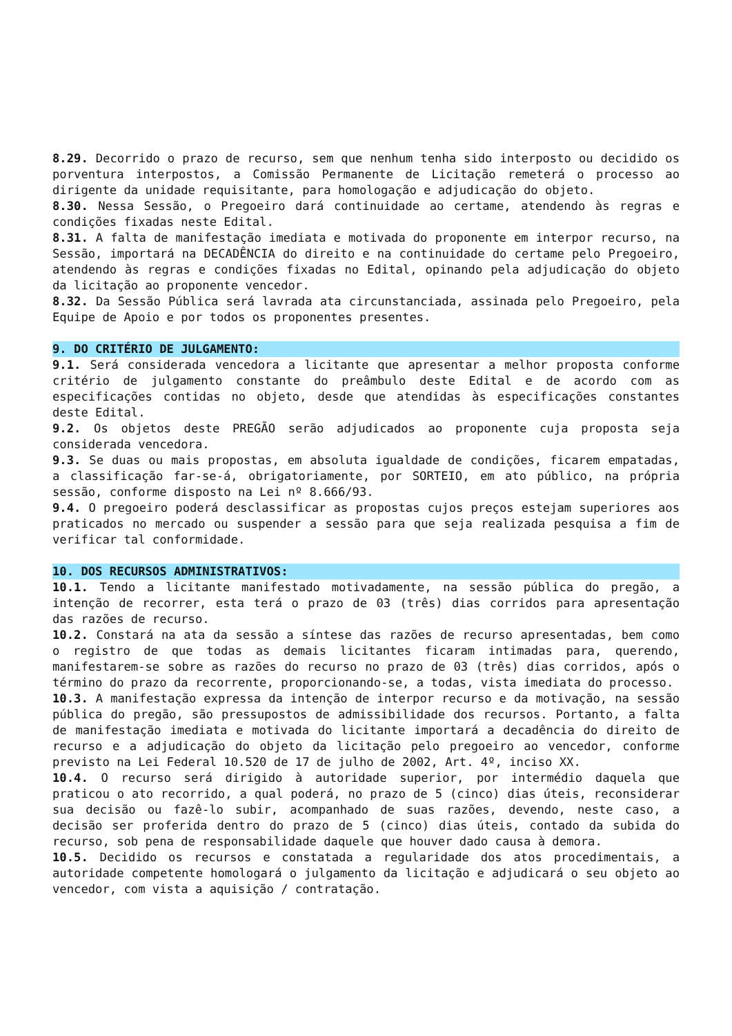8.29. Decorrido o prazo de recurso, sem que nenhum tenha sido interposto ou decidido os porventura interpostos, a Comissão Permanente de Licitação remeterá o processo ao dirigente da unidade requisitante, para homologação e adjudicação do objeto.
8.30. Nessa Sessão, o Pregoeiro dará continuidade ao certame, atendendo às regras e condições fixadas neste Edital.
8.31. A falta de manifestação imediata e motivada do proponente em interpor recurso, na Sessão, importará na DECADÊNCIA do direito e na continuidade do certame pelo Pregoeiro, atendendo às regras e condições fixadas no Edital, opinando pela adjudicação do objeto da licitação ao proponente vencedor.
8.32. Da Sessão Pública será lavrada ata circunstanciada, assinada pelo Pregoeiro, pela Equipe de Apoio e por todos os proponentes presentes.
9. DO CRITÉRIO DE JULGAMENTO:
9.1. Será considerada vencedora a licitante que apresentar a melhor proposta conforme critério de julgamento constante do preâmbulo deste Edital e de acordo com as especificações contidas no objeto, desde que atendidas às especificações constantes deste Edital.
9.2. Os objetos deste PREGÃO serão adjudicados ao proponente cuja proposta seja considerada vencedora.
9.3. Se duas ou mais propostas, em absoluta igualdade de condições, ficarem empatadas, a classificação far-se-á, obrigatoriamente, por SORTEIO, em ato público, na própria sessão, conforme disposto na Lei nº 8.666/93.
9.4. O pregoeiro poderá desclassificar as propostas cujos preços estejam superiores aos praticados no mercado ou suspender a sessão para que seja realizada pesquisa a fim de verificar tal conformidade.
10. DOS RECURSOS ADMINISTRATIVOS:
10.1. Tendo a licitante manifestado motivadamente, na sessão pública do pregão, a intenção de recorrer, esta terá o prazo de 03 (três) dias corridos para apresentação das razões de recurso.
10.2. Constará na ata da sessão a síntese das razões de recurso apresentadas, bem como o registro de que todas as demais licitantes ficaram intimadas para, querendo, manifestarem-se sobre as razões do recurso no prazo de 03 (três) dias corridos, após o término do prazo da recorrente, proporcionando-se, a todas, vista imediata do processo.
10.3. A manifestação expressa da intenção de interpor recurso e da motivação, na sessão pública do pregão, são pressupostos de admissibilidade dos recursos. Portanto, a falta de manifestação imediata e motivada do licitante importará a decadência do direito de recurso e a adjudicação do objeto da licitação pelo pregoeiro ao vencedor, conforme previsto na Lei Federal 10.520 de 17 de julho de 2002, Art. 4º, inciso XX.
10.4. O recurso será dirigido à autoridade superior, por intermédio daquela que praticou o ato recorrido, a qual poderá, no prazo de 5 (cinco) dias úteis, reconsiderar sua decisão ou fazê-lo subir, acompanhado de suas razões, devendo, neste caso, a decisão ser proferida dentro do prazo de 5 (cinco) dias úteis, contado da subida do recurso, sob pena de responsabilidade daquele que houver dado causa à demora.
10.5. Decidido os recursos e constatada a regularidade dos atos procedimentais, a autoridade competente homologará o julgamento da licitação e adjudicará o seu objeto ao vencedor, com vista a aquisição / contratação.